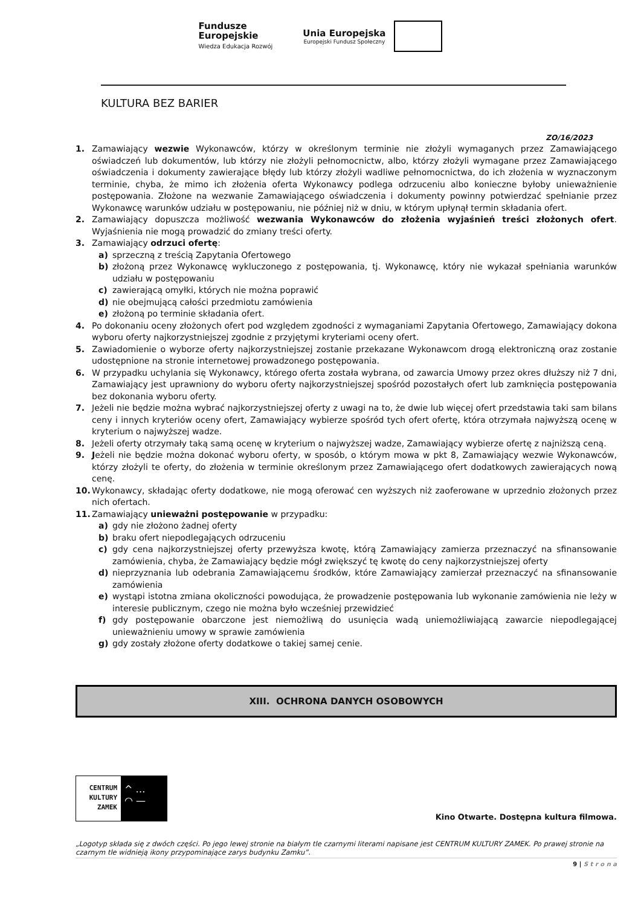Fundusze
Europejskie
Wiedza Edukacja Rozwój
Unia Europejska
Europejski Fundusz Społeczny
KULTURA BEZ BARIER
ZO/16/2023
1. Zamawiający wezwie Wykonawców, którzy w określonym terminie nie złożyli wymaganych przez Zamawiającego oświadczeń lub dokumentów, lub którzy nie złożyli pełnomocnictw, albo, którzy złożyli wymagane przez Zamawiającego oświadczenia i dokumenty zawierające błędy lub którzy złożyli wadliwe pełnomocnictwa, do ich złożenia w wyznaczonym terminie, chyba, że mimo ich złożenia oferta Wykonawcy podlega odrzuceniu albo konieczne byłoby unieważnienie postępowania. Złożone na wezwanie Zamawiającego oświadczenia i dokumenty powinny potwierdzać spełnianie przez Wykonawcę warunków udziału w postępowaniu, nie później niż w dniu, w którym upłynął termin składania ofert.
2. Zamawiający dopuszcza możliwość wezwania Wykonawców do złożenia wyjaśnień treści złożonych ofert. Wyjaśnienia nie mogą prowadzić do zmiany treści oferty.
3. Zamawiający odrzuci ofertę:
a) sprzeczną z treścią Zapytania Ofertowego
b) złożoną przez Wykonawcę wykluczonego z postępowania, tj. Wykonawcę, który nie wykazał spełniania warunków udziału w postępowaniu
c) zawierającą omyłki, których nie można poprawić
d) nie obejmującą całości przedmiotu zamówienia
e) złożoną po terminie składania ofert.
4. Po dokonaniu oceny złożonych ofert pod względem zgodności z wymaganiami Zapytania Ofertowego, Zamawiający dokona wyboru oferty najkorzystniejszej zgodnie z przyjętymi kryteriami oceny ofert.
5. Zawiadomienie o wyborze oferty najkorzystniejszej zostanie przekazane Wykonawcom drogą elektroniczną oraz zostanie udostępnione na stronie internetowej prowadzonego postępowania.
6. W przypadku uchylania się Wykonawcy, którego oferta została wybrana, od zawarcia Umowy przez okres dłuższy niż 7 dni, Zamawiający jest uprawniony do wyboru oferty najkorzystniejszej spośród pozostałych ofert lub zamknięcia postępowania bez dokonania wyboru oferty.
7. Jeżeli nie będzie można wybrać najkorzystniejszej oferty z uwagi na to, że dwie lub więcej ofert przedstawia taki sam bilans ceny i innych kryteriów oceny ofert, Zamawiający wybierze spośród tych ofert ofertę, która otrzymała najwyższą ocenę w kryterium o najwyższej wadze.
8. Jeżeli oferty otrzymały taką samą ocenę w kryterium o najwyższej wadze, Zamawiający wybierze ofertę z najniższą ceną.
9. Jeżeli nie będzie można dokonać wyboru oferty, w sposób, o którym mowa w pkt 8, Zamawiający wezwie Wykonawców, którzy złożyli te oferty, do złożenia w terminie określonym przez Zamawiającego ofert dodatkowych zawierających nową cenę.
10. Wykonawcy, składając oferty dodatkowe, nie mogą oferować cen wyższych niż zaoferowane w uprzednio złożonych przez nich ofertach.
11. Zamawiający unieważni postępowanie w przypadku:
a) gdy nie złożono żadnej oferty
b) braku ofert niepodlegających odrzuceniu
c) gdy cena najkorzystniejszej oferty przewyższa kwotę, którą Zamawiający zamierza przeznaczyć na sfinansowanie zamówienia, chyba, że Zamawiający będzie mógł zwiększyć tę kwotę do ceny najkorzystniejszej oferty
d) nieprzyznania lub odebrania Zamawiającemu środków, które Zamawiający zamierzał przeznaczyć na sfinansowanie zamówienia
e) wystąpi istotna zmiana okoliczności powodująca, że prowadzenie postępowania lub wykonanie zamówienia nie leży w interesie publicznym, czego nie można było wcześniej przewidzieć
f) gdy postępowanie obarczone jest niemożliwą do usunięcia wadą uniemożliwiającą zawarcie niepodlegającej unieważnieniu umowy w sprawie zamówienia
g) gdy zostały złożone oferty dodatkowe o takiej samej cenie.
XIII. OCHRONA DANYCH OSOBOWYCH
CENTRUM
KULTURY
ZAMEK
^ …
◠ —
Kino Otwarte. Dostępna kultura filmowa.
„Logotyp składa się z dwóch części. Po jego lewej stronie na białym tle czarnymi literami napisane jest CENTRUM KULTURY ZAMEK. Po prawej stronie na czarnym tle widnieją ikony przypominające zarys budynku Zamku”.
9 | S t r o n a